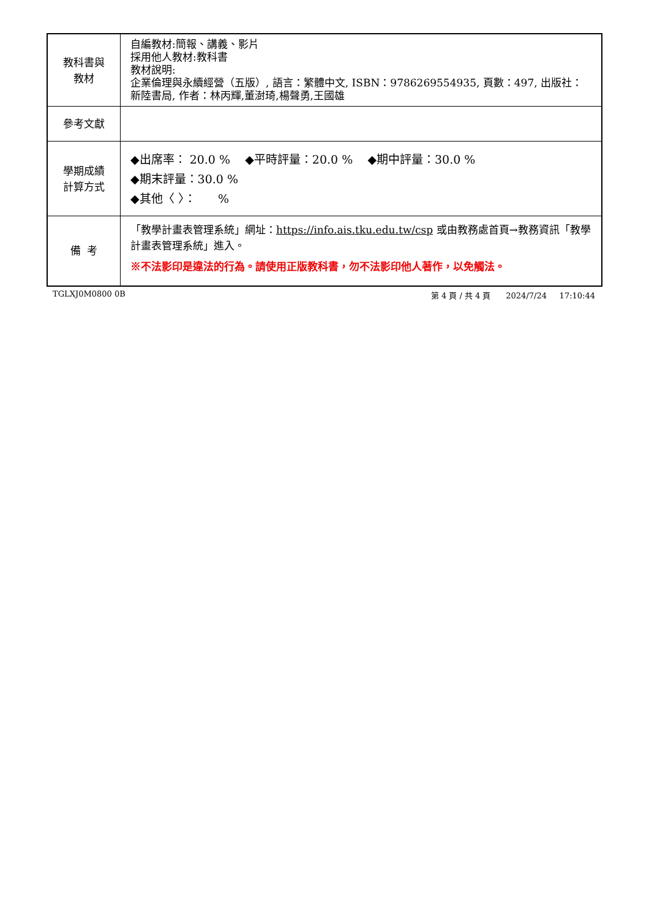| 教科書與 教材 | 自編教材:簡報、講義、影片 採用他人教材:教科書 教材說明: 企業倫理與永續經營（五版）, 語言：繁體中文, ISBN：9786269554935, 頁數：497, 出版社：新陸書局, 作者：林丙輝,董澍琦,楊聲勇,王國雄 |
| 參考文獻 | |
| 學期成績 計算方式 | ◆出席率： 20.0 % ◆平時評量：20.0 % ◆期中評量：30.0 % ◆期末評量：30.0 % ◆其他〈 〉： % |
| 備 考 | 「教學計畫表管理系統」網址： https://info.ais.tku.edu.tw/csp 或由教務處首頁→教務資訊「教學計畫表管理系統」進入。 ※不法影印是違法的行為。請使用正版教科書，勿不法影印他人著作，以免觸法。 |
TGLXJ0M0800 0B 第 4 頁 / 共 4 頁 2024/7/24 17:10:44